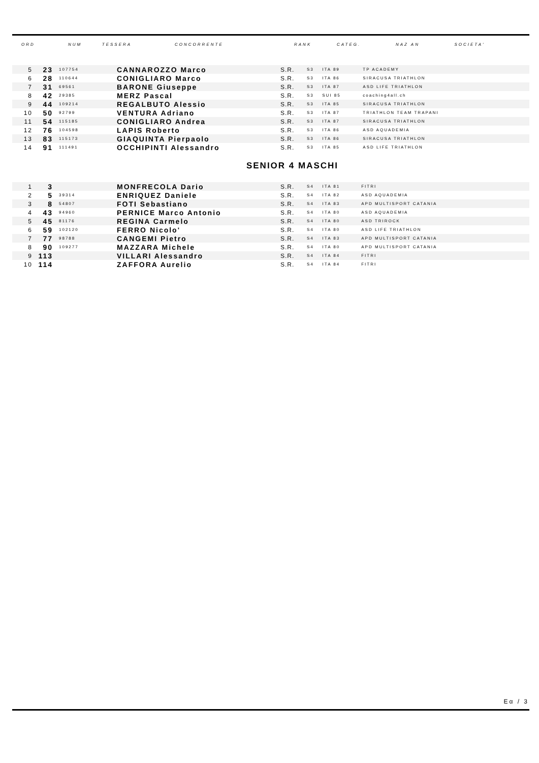| ORD | NUM | TESSERA | CONCORRENTE | RANK | CATEG. | NAZ AN | SOCIETA' |
| --- | --- | --- | --- | --- | --- | --- | --- |
| 5 | 23 | 107754 | CANNAROZZO Marco | S.R. | S3 | ITA 89 | TP ACADEMY |
| 6 | 28 | 110644 | CONIGLIARO Marco | S.R. | S3 | ITA 86 | SIRACUSA TRIATHLON |
| 7 | 31 | 69561 | BARONE Giuseppe | S.R. | S3 | ITA 87 | ASD LIFE TRIATHLON |
| 8 | 42 | 29385 | MERZ Pascal | S.R. | S3 | SUI 85 | coaching4all.ch |
| 9 | 44 | 109214 | REGALBUTO Alessio | S.R. | S3 | ITA 85 | SIRACUSA TRIATHLON |
| 10 | 50 | 92799 | VENTURA Adriano | S.R. | S3 | ITA 87 | TRIATHLON TEAM TRAPANI |
| 11 | 54 | 115185 | CONIGLIARO Andrea | S.R. | S3 | ITA 87 | SIRACUSA TRIATHLON |
| 12 | 76 | 104598 | LAPIS Roberto | S.R. | S3 | ITA 86 | ASD AQUADEMIA |
| 13 | 83 | 115173 | GIAQUINTA Pierpaolo | S.R. | S3 | ITA 86 | SIRACUSA TRIATHLON |
| 14 | 91 | 111491 | OCCHIPINTI Alessandro | S.R. | S3 | ITA 85 | ASD LIFE TRIATHLON |
SENIOR 4 MASCHI
| 1 | 3 | | MONFRECOLA Dario | S.R. | S4 | ITA 81 | FITRI |
| 2 | 5 | 39314 | ENRIQUEZ Daniele | S.R. | S4 | ITA 82 | ASD AQUADEMIA |
| 3 | 8 | 54807 | FOTI Sebastiano | S.R. | S4 | ITA 83 | APD MULTISPORT CATANIA |
| 4 | 43 | 94960 | PERNICE Marco Antonio | S.R. | S4 | ITA 80 | ASD AQUADEMIA |
| 5 | 45 | 81176 | REGINA Carmelo | S.R. | S4 | ITA 80 | ASD TRIROCK |
| 6 | 59 | 102120 | FERRO Nicolo' | S.R. | S4 | ITA 80 | ASD LIFE TRIATHLON |
| 7 | 77 | 98788 | CANGEMI Pietro | S.R. | S4 | ITA 83 | APD MULTISPORT CATANIA |
| 8 | 90 | 109277 | MAZZARA Michele | S.R. | S4 | ITA 80 | APD MULTISPORT CATANIA |
| 9 | 113 | | VILLARI Alessandro | S.R. | S4 | ITA 84 | FITRI |
| 10 | 114 | | ZAFFORA Aurelio | S.R. | S4 | ITA 84 | FITRI |
Eα / 3